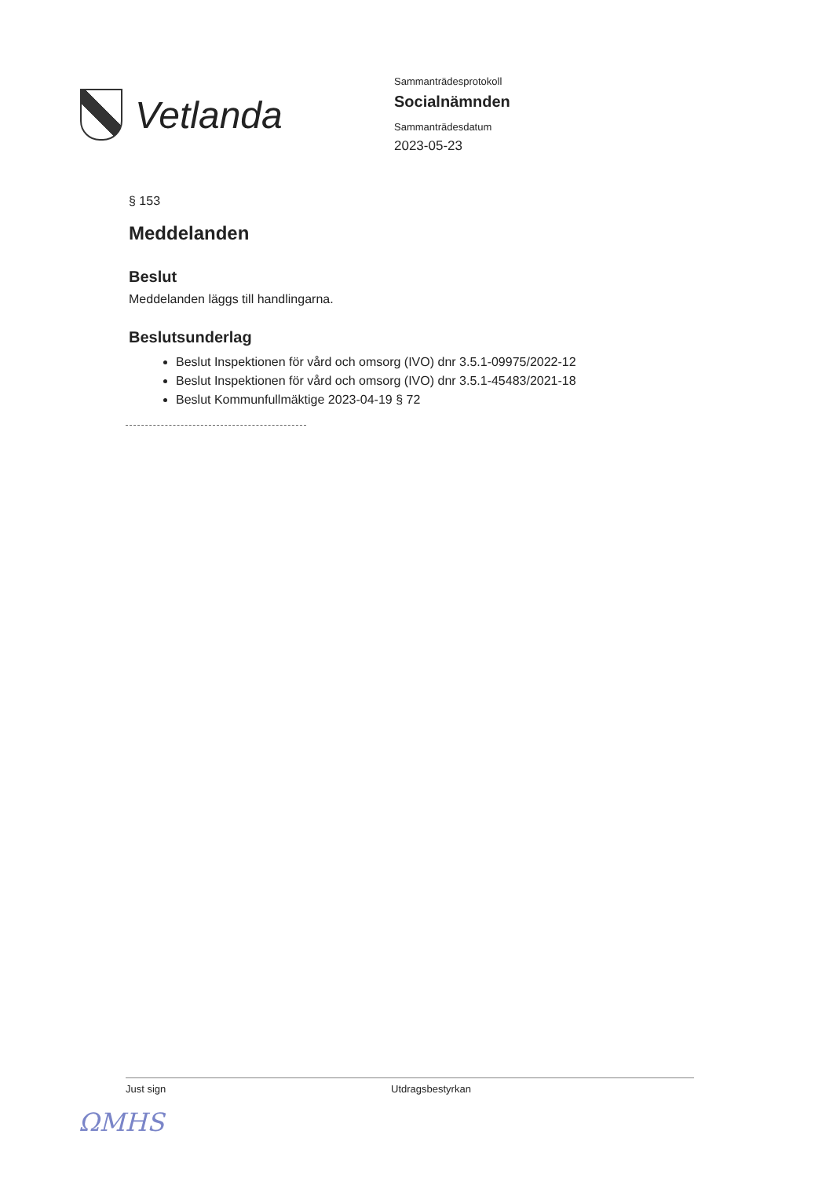Vetlanda
Sammanträdesprotokoll
Socialnämnden
Sammanträdesdatum
2023-05-23
§ 153
Meddelanden
Beslut
Meddelanden läggs till handlingarna.
Beslutsunderlag
Beslut Inspektionen för vård och omsorg (IVO) dnr 3.5.1-09975/2022-12
Beslut Inspektionen för vård och omsorg (IVO) dnr 3.5.1-45483/2021-18
Beslut Kommunfullmäktige 2023-04-19 § 72
Just sign Utdragsbestyrkan
ΩMHS